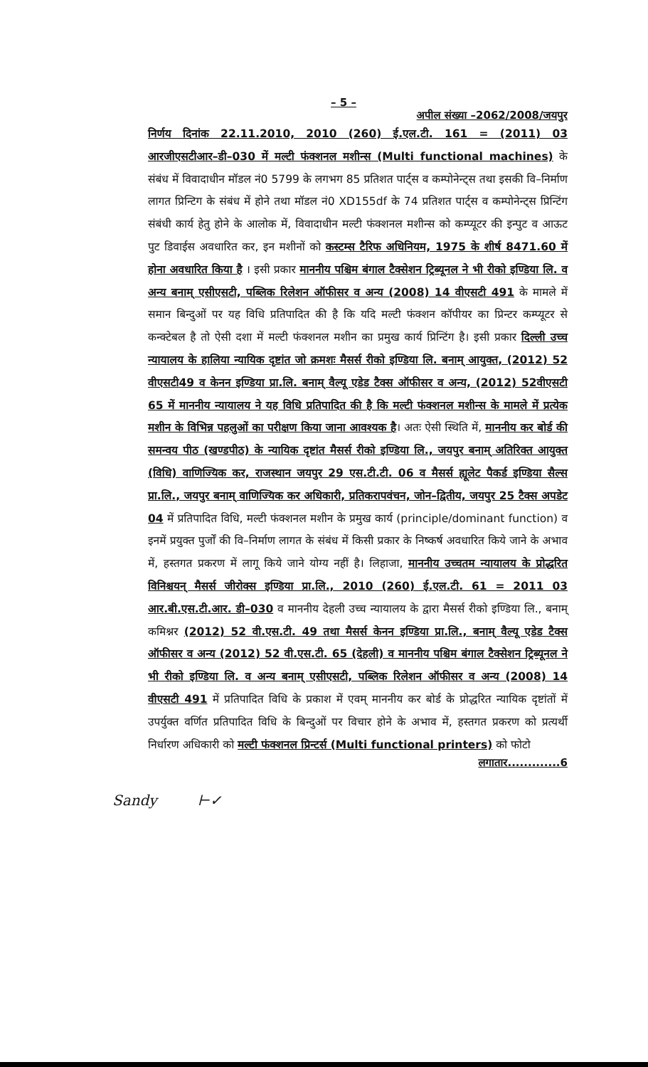– 5 –
अपील संख्या –2062/2008/जयपुर
निर्णय दिनांक 22.11.2010, 2010 (260) ई.एल.टी. 161 = (2011) 03 आरजीएसटीआर–डी–030 में मल्टी फंक्शनल मशीन्स (Multi functional machines) के संबंध में विवादाधीन मॉडल नं0 5799 के लगभग 85 प्रतिशत पार्ट्स व कम्पोनेन्ट्स तथा इसकी वि–निर्माण लागत प्रिन्टिग के संबंध में होने तथा मॉडल नं0 XD155df के 74 प्रतिशत पार्ट्स व कम्पोनेन्ट्स प्रिन्टिंग संबंधी कार्य हेतु होने के आलोक में, विवादाधीन मल्टी फंक्शनल मशीन्स को कम्प्यूटर की इन्पुट व आऊट पुट डिवाईस अवधारित कर, इन मशीनों को कस्टम्स टैरिफ अधिनियम, 1975 के शीर्ष 8471.60 में होना अवधारित किया है । इसी प्रकार माननीय पश्चिम बंगाल टैक्सेशन ट्रिब्यूनल ने भी रीको इण्डिया लि. व अन्य बनाम् एसीएसटी, पब्लिक रिलेशन ऑफीसर व अन्य (2008) 14 वीएसटी 491 के मामले में समान बिन्दुओं पर यह विधि प्रतिपादित की है कि यदि मल्टी फंक्शन कॉपीयर का प्रिन्टर कम्प्यूटर से कन्क्टेबल है तो ऐसी दशा में मल्टी फंक्शनल मशीन का प्रमुख कार्य प्रिन्टिंग है। इसी प्रकार दिल्ली उच्च न्यायालय के हालिया न्यायिक दृष्टांत जो क्रमशः मैसर्स रीको इण्डिया लि. बनाम् आयुक्त, (2012) 52 वीएसटी49 व केनन इण्डिया प्रा.लि. बनाम् वैल्यू एडेड टैक्स ऑफीसर व अन्य, (2012) 52वीएसटी 65 में माननीय न्यायालय ने यह विधि प्रतिपादित की है कि मल्टी फंक्शनल मशीन्स के मामले में प्रत्येक मशीन के विभिन्न पहलुओं का परीक्षण किया जाना आवश्यक है। अतः ऐसी स्थिति में, माननीय कर बोर्ड की समन्वय पीठ (खण्डपीठ) के न्यायिक दृष्टांत मैसर्स रीको इण्डिया लि., जयपुर बनाम् अतिरिक्त आयुक्त (विधि) वाणिज्यिक कर, राजस्थान जयपुर 29 एस.टी.टी. 06 व मैसर्स ह्यूलेट पैकर्ड इण्डिया सैल्स प्रा.लि., जयपुर बनाम् वाणिज्यिक कर अधिकारी, प्रतिकरापवंचन, जोन–द्वितीय, जयपुर 25 टैक्स अपडेट 04 में प्रतिपादित विधि, मल्टी फंक्शनल मशीन के प्रमुख कार्य (principle/dominant function) व इनमें प्रयुक्त पुर्जों की वि–निर्माण लागत के संबंध में किसी प्रकार के निष्कर्ष अवधारित किये जाने के अभाव में, हस्तगत प्रकरण में लागू किये जाने योग्य नहीं है। लिहाजा, माननीय उच्चतम न्यायालय के प्रोद्धरित विनिश्चयन् मैसर्स जीरोक्स इण्डिया प्रा.लि., 2010 (260) ई.एल.टी. 61 = 2011 03 आर.बी.एस.टी.आर. डी–030 व माननीय देहली उच्च न्यायालय के द्वारा मैसर्स रीको इण्डिया लि., बनाम् कमिश्नर (2012) 52 वी.एस.टी. 49 तथा मैसर्स केनन इण्डिया प्रा.लि., बनाम् वैल्यू एडेड टैक्स ऑफीसर व अन्य (2012) 52 वी.एस.टी. 65 (देहली) व माननीय पश्चिम बंगाल टैक्सेशन ट्रिब्यूनल ने भी रीको इण्डिया लि. व अन्य बनाम् एसीएसटी, पब्लिक रिलेशन ऑफीसर व अन्य (2008) 14 वीएसटी 491 में प्रतिपादित विधि के प्रकाश में एवम् माननीय कर बोर्ड के प्रोद्धरित न्यायिक दृष्टांतों में उपर्युक्त वर्णित प्रतिपादित विधि के बिन्दुओं पर विचार होने के अभाव में, हस्तगत प्रकरण को प्रत्यर्थी निर्धारण अधिकारी को मल्टी फंक्शनल प्रिन्टर्स (Multi functional printers) को फोटो
लगातार.............6
Sandy ⊢✓